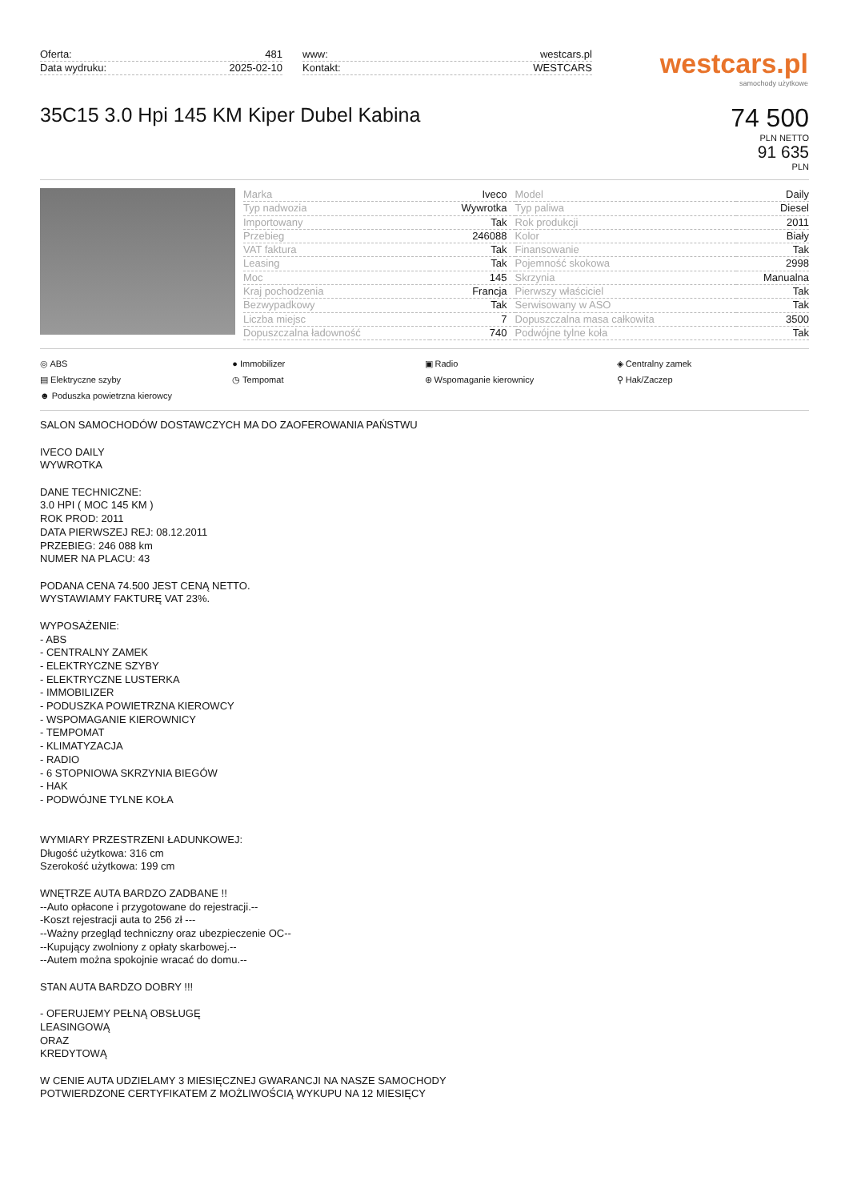Oferta: 481
Data wydruku: 2025-02-10
www: westcars.pl
Kontakt: WESTCARS
westcars.pl
samochody użytkowe
35C15 3.0 Hpi 145 KM Kiper Dubel Kabina
74 500
PLN NETTO
91 635
PLN
| Marka | Iveco | Model | Daily |
| Typ nadwozia | Wywrotka | Typ paliwa | Diesel |
| Importowany | Tak | Rok produkcji | 2011 |
| Przebieg | 246088 | Kolor | Biały |
| VAT faktura | Tak | Finansowanie | Tak |
| Leasing | Tak | Pojemność skokowa | 2998 |
| Moc | 145 | Skrzynia | Manualna |
| Kraj pochodzenia | Francja | Pierwszy właściciel | Tak |
| Bezwypadkowy | Tak | Serwisowany w ASO | Tak |
| Liczba miejsc | 7 | Dopuszczalna masa całkowita | 3500 |
| Dopuszczalna ładowność | 740 | Podwójne tylne koła | Tak |
◎ ABS ● Immobilizer ▣ Radio ◈ Centralny zamek ▤ Elektryczne szyby ◷ Tempomat ⊛ Wspomaganie kierownicy ⚲ Hak/Zaczep ☻ Poduszka powietrzna kierowcy
SALON SAMOCHODÓW DOSTAWCZYCH MA DO ZAOFEROWANIA PAŃSTWU IVECO DAILY WYWROTKA DANE TECHNICZNE: 3.0 HPI ( MOC 145 KM ) ROK PROD: 2011 DATA PIERWSZEJ REJ: 08.12.2011 PRZEBIEG: 246 088 km NUMER NA PLACU: 43 PODANA CENA 74.500 JEST CENĄ NETTO. WYSTAWIAMY FAKTURĘ VAT 23%. WYPOSAŻENIE: - ABS - CENTRALNY ZAMEK - ELEKTRYCZNE SZYBY - ELEKTRYCZNE LUSTERKA - IMMOBILIZER - PODUSZKA POWIETRZNA KIEROWCY - WSPOMAGANIE KIEROWNICY - TEMPOMAT - KLIMATYZACJA - RADIO - 6 STOPNIOWA SKRZYNIA BIEGÓW - HAK - PODWÓJNE TYLNE KOŁA WYMIARY PRZESTRZENI ŁADUNKOWEJ: Długość użytkowa: 316 cm Szerokość użytkowa: 199 cm WNĘTRZE AUTA BARDZO ZADBANE !! --Auto opłacone i przygotowane do rejestracji.-- -Koszt rejestracji auta to 256 zł --- --Ważny przegląd techniczny oraz ubezpieczenie OC-- --Kupujący zwolniony z opłaty skarbowej.-- --Autem można spokojnie wracać do domu.-- STAN AUTA BARDZO DOBRY !!! - OFERUJEMY PEŁNĄ OBSŁUGĘ LEASINGOWĄ ORAZ KREDYTOWĄ W CENIE AUTA UDZIELAMY 3 MIESIĘCZNEJ GWARANCJI NA NASZE SAMOCHODY POTWIERDZONE CERTYFIKATEM Z MOŻLIWOŚCIĄ WYKUPU NA 12 MIESIĘCY